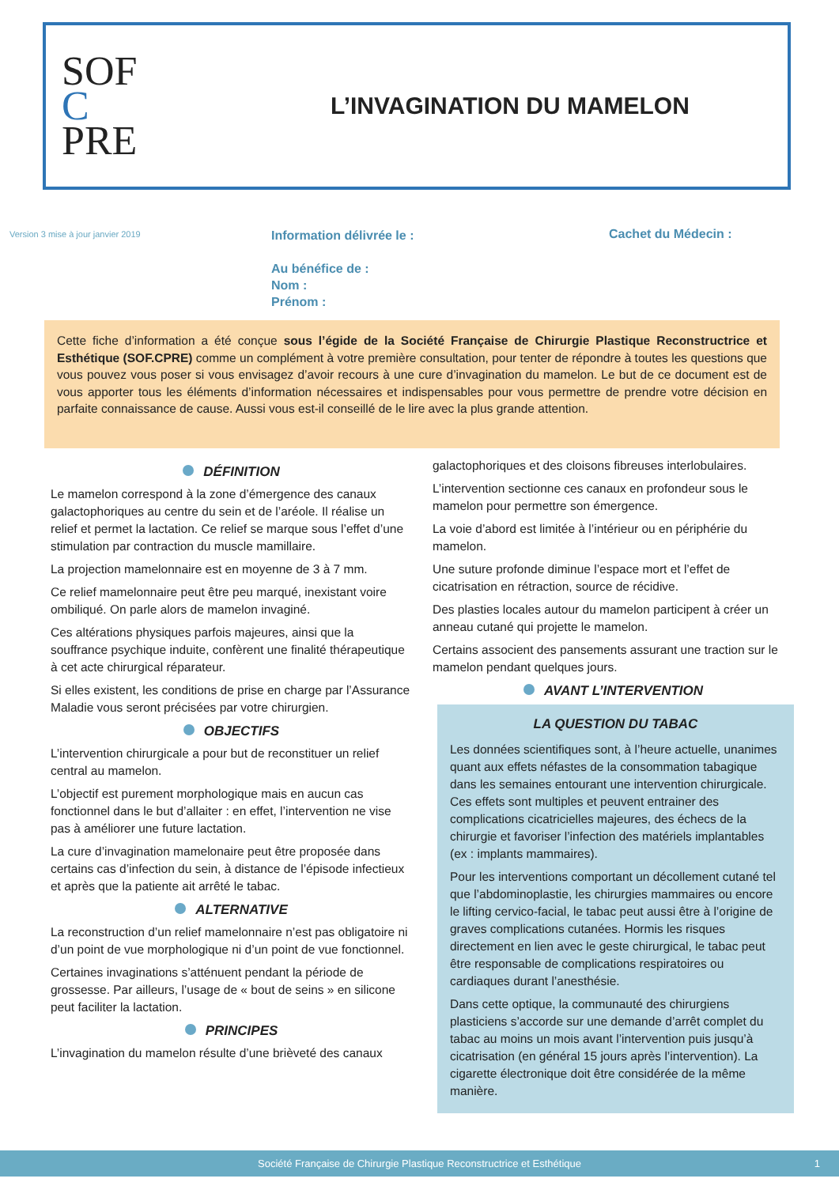SOF
C
PRE
L’INVAGINATION DU MAMELON
Version 3 mise à jour janvier 2019
Information délivrée le :
Au bénéfice de :
Nom :
Prénom :
Cachet du Médecin :
Cette fiche d’information a été conçue sous l’égide de la Société Française de Chirurgie Plastique Reconstructrice et Esthétique (SOF.CPRE) comme un complément à votre première consultation, pour tenter de répondre à toutes les questions que vous pouvez vous poser si vous envisagez d’avoir recours à une cure d’invagination du mamelon. Le but de ce document est de vous apporter tous les éléments d’information nécessaires et indispensables pour vous permettre de prendre votre décision en parfaite connaissance de cause. Aussi vous est-il conseillé de le lire avec la plus grande attention.
DÉFINITION
Le mamelon correspond à la zone d’émergence des canaux galactophoriques au centre du sein et de l’aréole. Il réalise un relief et permet la lactation. Ce relief se marque sous l’effet d’une stimulation par contraction du muscle mamillaire.
La projection mamelonnaire est en moyenne de 3 à 7 mm.
Ce relief mamelonnaire peut être peu marqué, inexistant voire ombiliqué. On parle alors de mamelon invaginé.
Ces altérations physiques parfois majeures, ainsi que la souffrance psychique induite, confèrent une finalité thérapeutique à cet acte chirurgical réparateur.
Si elles existent, les conditions de prise en charge par l’Assurance Maladie vous seront précisées par votre chirurgien.
OBJECTIFS
L’intervention chirurgicale a pour but de reconstituer un relief central au mamelon.
L’objectif est purement morphologique mais en aucun cas fonctionnel dans le but d’allaiter : en effet, l’intervention ne vise pas à améliorer une future lactation.
La cure d’invagination mamelonaire peut être proposée dans certains cas d’infection du sein, à distance de l’épisode infectieux et après que la patiente ait arrêté le tabac.
ALTERNATIVE
La reconstruction d’un relief mamelonnaire n’est pas obligatoire ni d’un point de vue morphologique ni d’un point de vue fonctionnel.
Certaines invaginations s’atténuent pendant la période de grossesse. Par ailleurs, l’usage de « bout de seins » en silicone peut faciliter la lactation.
PRINCIPES
L’invagination du mamelon résulte d’une brièveté des canaux
galactophoriques et des cloisons fibreuses interlobulaires.
L’intervention sectionne ces canaux en profondeur sous le mamelon pour permettre son émergence.
La voie d’abord est limitée à l’intérieur ou en périphérie du mamelon.
Une suture profonde diminue l’espace mort et l’effet de cicatrisation en rétraction, source de récidive.
Des plasties locales autour du mamelon participent à créer un anneau cutané qui projette le mamelon.
Certains associent des pansements assurant une traction sur le mamelon pendant quelques jours.
AVANT L’INTERVENTION
LA QUESTION DU TABAC
Les données scientifiques sont, à l’heure actuelle, unanimes quant aux effets néfastes de la consommation tabagique dans les semaines entourant une intervention chirurgicale. Ces effets sont multiples et peuvent entrainer des complications cicatricielles majeures, des échecs de la chirurgie et favoriser l’infection des matériels implantables (ex : implants mammaires).
Pour les interventions comportant un décollement cutané tel que l’abdominoplastie, les chirurgies mammaires ou encore le lifting cervico-facial, le tabac peut aussi être à l’origine de graves complications cutanées. Hormis les risques directement en lien avec le geste chirurgical, le tabac peut être responsable de complications respiratoires ou cardiaques durant l’anesthésie.
Dans cette optique, la communauté des chirurgiens plasticiens s’accorde sur une demande d’arrêt complet du tabac au moins un mois avant l’intervention puis jusqu’à cicatrisation (en général 15 jours après l’intervention). La cigarette électronique doit être considérée de la même manière.
Société Française de Chirurgie Plastique Reconstructrice et Esthétique 1